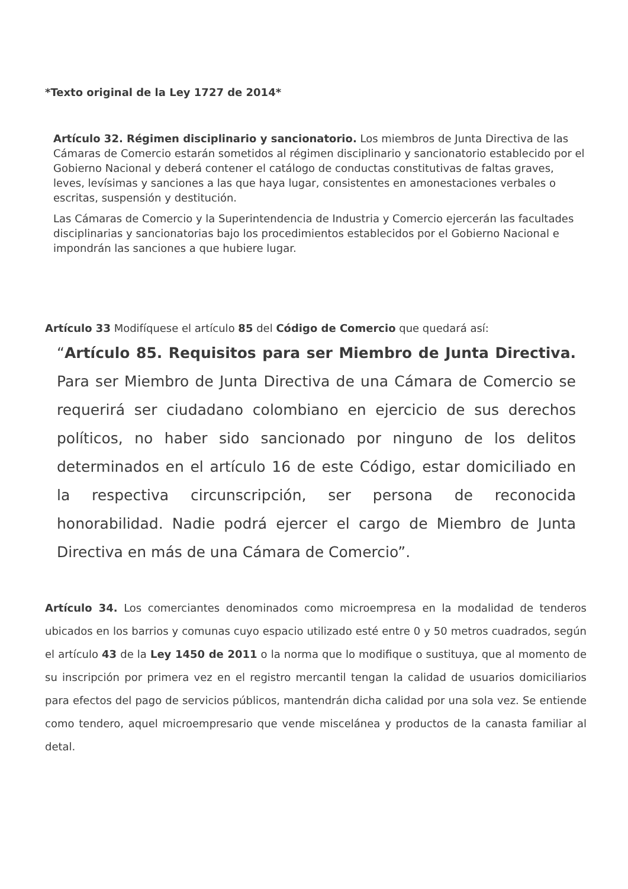*Texto original de la Ley 1727 de 2014*
Artículo 32. Régimen disciplinario y sancionatorio. Los miembros de Junta Directiva de las Cámaras de Comercio estarán sometidos al régimen disciplinario y sancionatorio establecido por el Gobierno Nacional y deberá contener el catálogo de conductas constitutivas de faltas graves, leves, levísimas y sanciones a las que haya lugar, consistentes en amonestaciones verbales o escritas, suspensión y destitución.
Las Cámaras de Comercio y la Superintendencia de Industria y Comercio ejercerán las facultades disciplinarias y sancionatorias bajo los procedimientos establecidos por el Gobierno Nacional e impondrán las sanciones a que hubiere lugar.
Artículo 33 Modifíquese el artículo 85 del Código de Comercio que quedará así:
“Artículo 85. Requisitos para ser Miembro de Junta Directiva. Para ser Miembro de Junta Directiva de una Cámara de Comercio se requerirá ser ciudadano colombiano en ejercicio de sus derechos políticos, no haber sido sancionado por ninguno de los delitos determinados en el artículo 16 de este Código, estar domiciliado en la respectiva circunscripción, ser persona de reconocida honorabilidad. Nadie podrá ejercer el cargo de Miembro de Junta Directiva en más de una Cámara de Comercio”.
Artículo 34. Los comerciantes denominados como microempresa en la modalidad de tenderos ubicados en los barrios y comunas cuyo espacio utilizado esté entre 0 y 50 metros cuadrados, según el artículo 43 de la Ley 1450 de 2011 o la norma que lo modifique o sustituya, que al momento de su inscripción por primera vez en el registro mercantil tengan la calidad de usuarios domiciliarios para efectos del pago de servicios públicos, mantendrán dicha calidad por una sola vez. Se entiende como tendero, aquel microempresario que vende miscelánea y productos de la canasta familiar al detal.